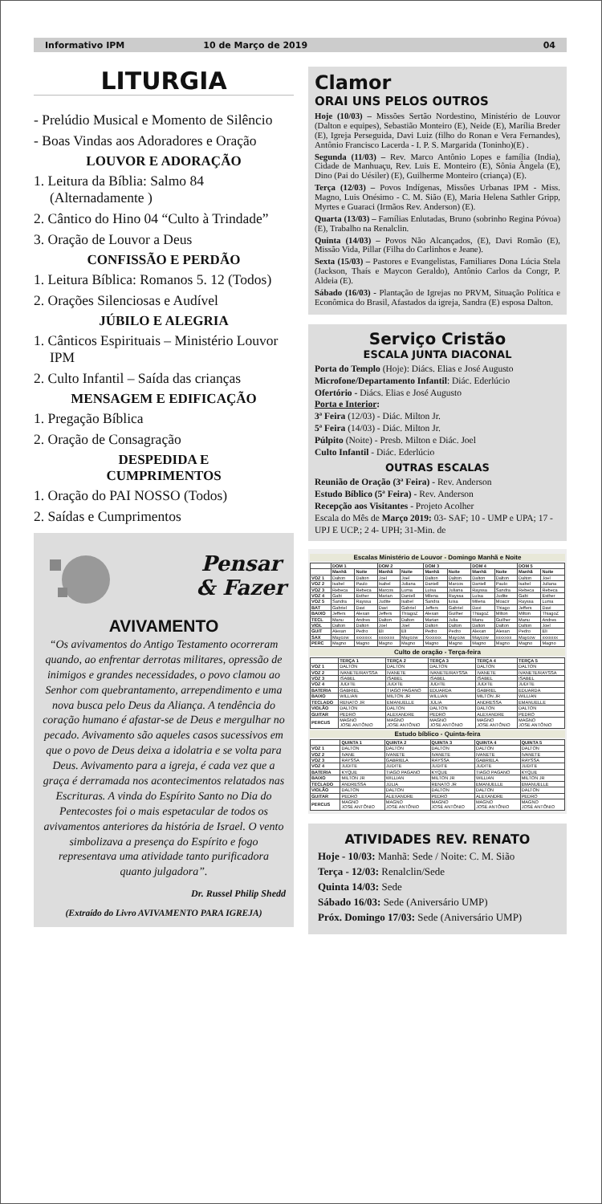Informativo IPM 10 de Março de 2019 04
LITURGIA
- Prelúdio Musical e Momento de Silêncio
- Boas Vindas aos Adoradores e Oração
LOUVOR E ADORAÇÃO
1. Leitura da Bíblia: Salmo 84 (Alternadamente )
2. Cântico do Hino 04 “Culto à Trindade”
3. Oração de Louvor a Deus
CONFISSÃO E PERDÃO
1. Leitura Bíblica: Romanos 5. 12 (Todos)
2. Orações Silenciosas e Audível
JÚBILO E ALEGRIA
1. Cânticos Espirituais – Ministério Louvor IPM
2. Culto Infantil – Saída das crianças
MENSAGEM E EDIFICAÇÃO
1. Pregação Bíblica
2. Oração de Consagração
DESPEDIDA E
CUMPRIMENTOS
1. Oração do PAI NOSSO (Todos)
2. Saídas e Cumprimentos
Pensar
& Fazer
AVIVAMENTO
“Os avivamentos do Antigo Testamento ocorreram quando, ao enfrentar derrotas militares, opressão de inimigos e grandes necessidades, o povo clamou ao Senhor com quebrantamento, arrependimento e uma nova busca pelo Deus da Aliança. A tendência do coração humano é afastar-se de Deus e mergulhar no pecado. Avivamento são aqueles casos sucessivos em que o povo de Deus deixa a idolatria e se volta para Deus. Avivamento para a igreja, é cada vez que a graça é derramada nos acontecimentos relatados nas Escrituras. A vinda do Espírito Santo no Dia do Pentecostes foi o mais espetacular de todos os avivamentos anteriores da história de Israel. O vento simbolizava a presença do Espírito e fogo representava uma atividade tanto purificadora quanto julgadora”.
Dr. Russel Philip Shedd
(Extraído do Livro AVIVAMENTO PARA IGREJA)
Clamor
ORAI UNS PELOS OUTROS
Hoje (10/03) – Missões Sertão Nordestino, Ministério de Louvor (Dalton e equipes), Sebastião Monteiro (E), Neide (E), Marília Breder (E), Igreja Perseguida, Davi Luiz (filho do Ronan e Vera Fernandes), Antônio Francisco Lacerda - I. P. S. Margarida (Toninho)(E) .
Segunda (11/03) – Rev. Marco Antônio Lopes e família (India), Cidade de Manhuaçu, Rev. Luis E. Monteiro (E), Sônia Ângela (E), Dino (Pai do Uésiler) (E), Guilherme Monteiro (criança) (E).
Terça (12/03) – Povos Indígenas, Missões Urbanas IPM - Miss. Magno, Luis Onésimo - C. M. Sião (E), Maria Helena Sathler Gripp, Myrtes e Guaraci (Irmãos Rev. Anderson) (E).
Quarta (13/03) – Famílias Enlutadas, Bruno (sobrinho Regina Póvoa) (E), Trabalho na Renalclin.
Quinta (14/03) – Povos Não Alcançados, (E), Davi Romão (E), Missão Vida, Pillar (Filha do Carlinhos e Jeane).
Sexta (15/03) – Pastores e Evangelistas, Familiares Dona Lúcia Stela (Jackson, Thaís e Maycon Geraldo), Antônio Carlos da Congr, P. Aldeia (E).
Sábado (16/03) - Plantação de Igrejas no PRVM, Situação Política e Econômica do Brasil, Afastados da igreja, Sandra (E) esposa Dalton.
Serviço Cristão
ESCALA JUNTA DIACONAL
Porta do Templo (Hoje): Diács. Elias e José Augusto
Microfone/Departamento Infantil: Diác. Ederlúcio
Ofertório - Diács. Elias e José Augusto
Porta e Interior:
3ª Feira (12/03) - Diác. Milton Jr.
5ª Feira (14/03) - Diác. Milton Jr.
Púlpito (Noite) - Presb. Milton e Diác. Joel
Culto Infantil - Diác. Ederlúcio
OUTRAS ESCALAS
Reunião de Oração (3ª Feira) - Rev. Anderson
Estudo Bíblico (5ª Feira) - Rev. Anderson
Recepção aos Visitantes - Projeto Acolher
Escala do Mês de Março 2019: 03- SAF; 10 - UMP e UPA; 17 - UPJ E UCP.; 2 4- UPH; 31-Min. de
Escalas Ministério de Louvor - Domingo Manhã e Noite
| | DOM 1 | | DOM 2 | | DOM 3 | | DOM 4 | | DOM 5 | |
| --- | --- | --- | --- | --- | --- | --- | --- | --- | --- | --- |
| | Manhã | Noite | Manhã | Noite | Manhã | Noite | Manhã | Noite | Manhã | Noite |
| VOZ 1 | Dalton | Dalton | Joel | Joel | Dalton | Dalton | Dalton | Dalton | Dalton | Joel |
| VOZ 2 | Isabel | Paulo | Isabel | Juliana | Daniell | Marcos | Daniell | Paulo | Isabel | Juliana |
| VOZ 3 | Rebeca | Rebeca | Marcos | Luma | Luísa | Juliana | Rayssa | Sandra | Rebeca | Rebeca |
| VOZ 4 | Gabi | Esther | Marian | Daniell | Milena | Rayssa | Luísa | Judite | Gabi | Esther |
| VOZ 5 | Sandra | Rayssa | Judite | Isabel | Sandra | luísa | Milena | Moacir | Rayssa | Luma |
| BAT | Gabriel | Davi | Davi | Gabriel | Jeffers | Gabriel | Davi | Thiago | Jeffers | Davi |
| BAIXO | Jeffers | Alexan | Jeffers | ThiagoZ | Alexan | Guilher | ThiagoZ | Milton | Milton | ThiagoZ |
| TECL | Manu | Andres | Dalton | Dalton | Marian | Julia | Manu | Guilher | Manu | Andres |
| VIOL | Dalton | Dalton | Joel | Joel | Dalton | Dalton | Dalton | Dalton | Dalton | Joel |
| GUIT | Alexan | Pedro | Eli | Eli | Pedro | Pedro | Alexan | Alexan | Pedro | Eli |
| SAX | Maycow | xxxxxxx | xxxxxxx | Maycow | Xxxxxxx | Maycow | Maycow | xxxxxxx | Maycow | xxxxxxx |
| PERC | Magno | Magno | Magno | Magno | Magno | Magno | Magno | Magno | Magno | Magno |
Culto de oração - Terça-feira
| | TERÇA 1 | TERÇA 2 | TERÇA 3 | TERÇA 4 | TERÇA 5 |
| --- | --- | --- | --- | --- | --- |
| VOZ 1 | DALTON | DALTON | DALTON | DALTON | DALTON |
| VOZ 2 | IVANETE/RAYSSA | IVANETE | IVANETE/RAYSSA | IVANETE | IVANETE/RAYSSA |
| VOZ 3 | ISABEL | ISABEL | ISABEL | ISABEL | ISABEL |
| VOZ 4 | JUDITE | JUDITE | JUDITE | JUDITE | JUDITE |
| BATERIA | GABRIEL | TIAGO PAGANO | EDUARDA | GABRIEL | EDUARDA |
| BAIXO | WILLIAN | MILTON JR | WILLIAN | MILTON JR | WILLIAN |
| TECLADO | RENATO JR | EMANUELLE | JÚLIA | ANDRESSA | EMANUELLE |
| VIOLÃO | DALTON | DALTON | DALTON | DALTON | DALTON |
| GUITAR | PEDRO | ALEXANDRE | PEDRO | ALEXANDRE | PEDRO |
| PERCUS | MAGNO JOSÉ ANTÔNIO | MAGNO JOSÉ ANTÔNIO | MAGNO JOSÉ ANTÔNIO | MAGNO JOSÉ ANTÔNIO | MAGNO JOSÉ ANTÔNIO |
Estudo bíblico - Quinta-feira
| | QUINTA 1 | QUINTA 2 | QUINTA 3 | QUINTA 4 | QUINTA 5 |
| --- | --- | --- | --- | --- | --- |
| VOZ 1 | DALTON | DALTON | DALTON | DALTON | DALTON |
| VOZ 2 | IVANE | IVANETE | IVANETE | IVANETE | IVANETE |
| VOZ 3 | RAYSSA | GABRIELA | RAYSSA | GABRIELA | RAYSSA |
| VOZ 4 | JUDITE | JUDITE | JUDITE | JUDITE | JUDITE |
| BATERIA | KYQUE | TIAGO PAGANO | KYQUE | TIAGO PAGANO | KYQUE |
| BAIXO | MILTON JR | WILLIAN | MILTON JR | WILLIAN | MILTON JR |
| TECLADO | ANDRESSA | JÚLIA | RENATO JR | EMANUELLE | EMANUELLE |
| VIOLÃO | DALTON | DALTON | DALTON | DALTON | DALTON |
| GUITAR | PEDRO | ALEXANDRE | PEDRO | ALEXANDRE | PEDRO |
| PERCUS | MAGNO JOSÉ ANTÔNIO | MAGNO JOSÉ ANTÔNIO | MAGNO JOSÉ ANTÔNIO | MAGNO JOSÉ ANTÔNIO | MAGNO JOSÉ ANTÔNIO |
ATIVIDADES REV. RENATO
Hoje - 10/03: Manhã: Sede / Noite: C. M. Sião
Terça - 12/03: Renalclin/Sede
Quinta 14/03: Sede
Sábado 16/03: Sede (Aniversário UMP)
Próx. Domingo 17/03: Sede (Aniversário UMP)